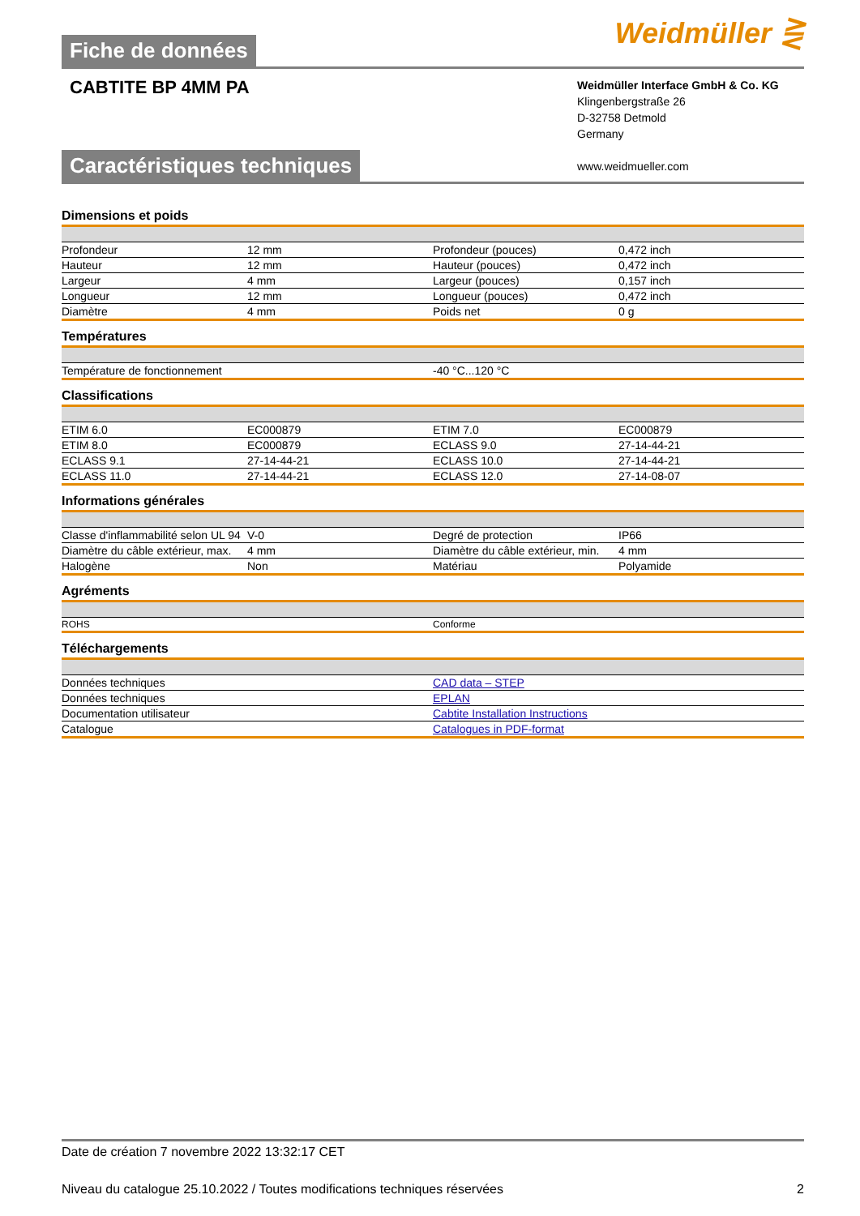Fiche de données
Weidmüller ⋛
CABTITE BP 4MM PA
Weidmüller Interface GmbH & Co. KG
Klingenbergstraße 26
D-32758 Detmold
Germany
www.weidmueller.com
Caractéristiques techniques
Dimensions et poids
| Profondeur | 12 mm | Profondeur (pouces) | 0,472 inch |
| Hauteur | 12 mm | Hauteur (pouces) | 0,472 inch |
| Largeur | 4 mm | Largeur (pouces) | 0,157 inch |
| Longueur | 12 mm | Longueur (pouces) | 0,472 inch |
| Diamètre | 4 mm | Poids net | 0 g |
Températures
| Température de fonctionnement | -40 °C...120 °C |
Classifications
| ETIM 6.0 | EC000879 | ETIM 7.0 | EC000879 |
| ETIM 8.0 | EC000879 | ECLASS 9.0 | 27-14-44-21 |
| ECLASS 9.1 | 27-14-44-21 | ECLASS 10.0 | 27-14-44-21 |
| ECLASS 11.0 | 27-14-44-21 | ECLASS 12.0 | 27-14-08-07 |
Informations générales
| Classe d'inflammabilité selon UL 94 | V-0 | Degré de protection | IP66 |
| Diamètre du câble extérieur, max. | 4 mm | Diamètre du câble extérieur, min. | 4 mm |
| Halogène | Non | Matériau | Polyamide |
Agréments
| ROHS | Conforme |
Téléchargements
| Données techniques | CAD data – STEP |
| Données techniques | EPLAN |
| Documentation utilisateur | Cabtite Installation Instructions |
| Catalogue | Catalogues in PDF-format |
Date de création 7 novembre 2022 13:32:17 CET
Niveau du catalogue 25.10.2022 / Toutes modifications techniques réservées 2